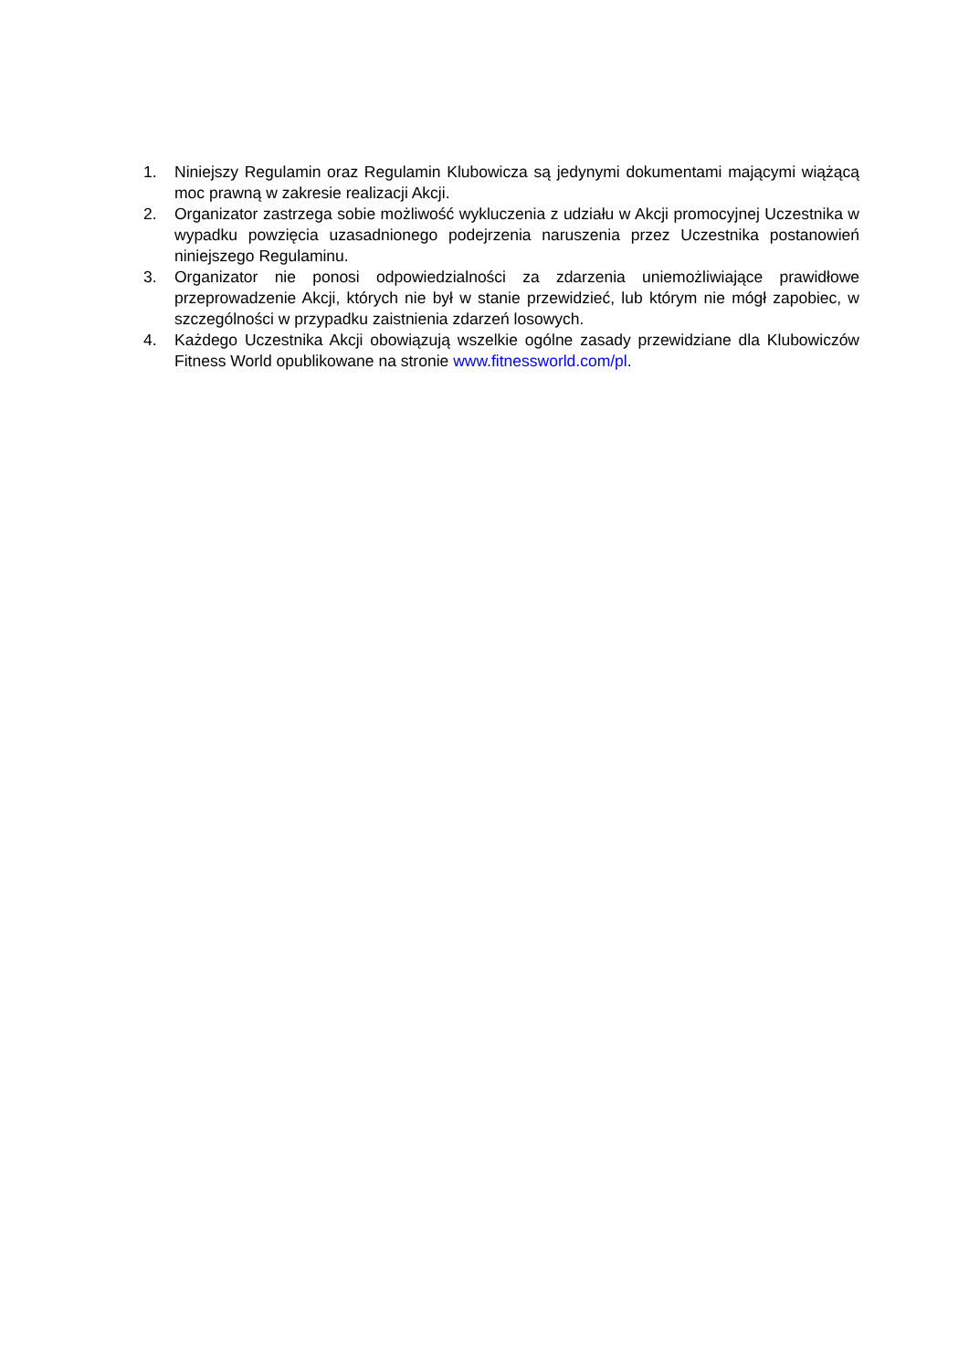1. Niniejszy Regulamin oraz Regulamin Klubowicza są jedynymi dokumentami mającymi wiążącą moc prawną w zakresie realizacji Akcji.
2. Organizator zastrzega sobie możliwość wykluczenia z udziału w Akcji promocyjnej Uczestnika w wypadku powzięcia uzasadnionego podejrzenia naruszenia przez Uczestnika postanowień niniejszego Regulaminu.
3. Organizator nie ponosi odpowiedzialności za zdarzenia uniemożliwiające prawidłowe przeprowadzenie Akcji, których nie był w stanie przewidzieć, lub którym nie mógł zapobiec, w szczególności w przypadku zaistnienia zdarzeń losowych.
4. Każdego Uczestnika Akcji obowiązują wszelkie ogólne zasady przewidziane dla Klubowiczów Fitness World opublikowane na stronie www.fitnessworld.com/pl.